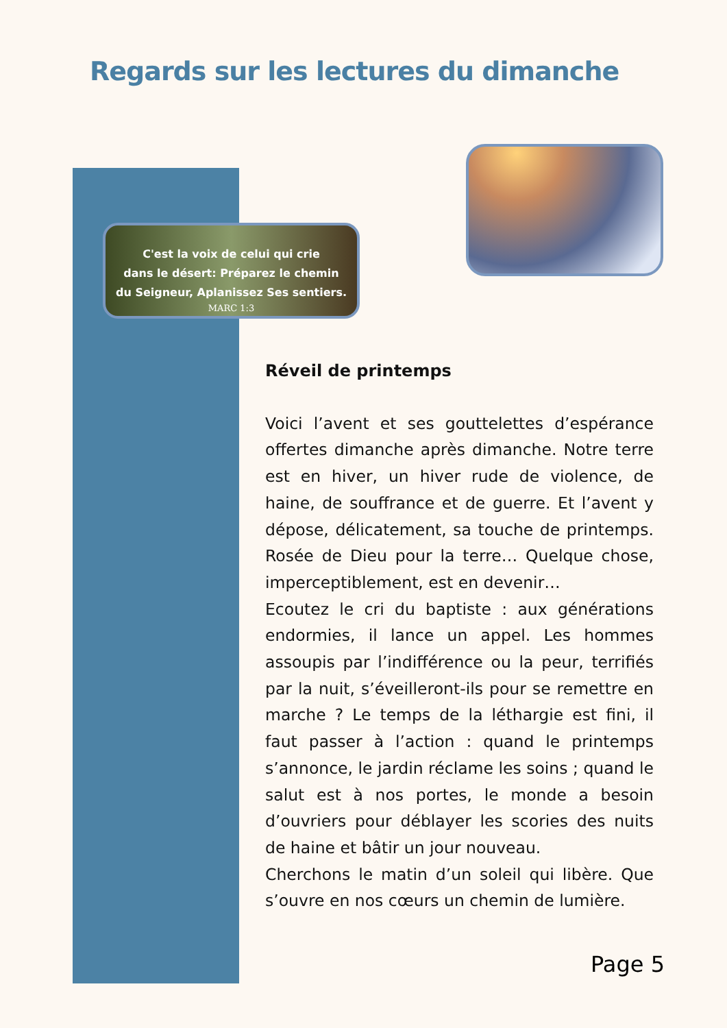Regards sur les lectures du dimanche
C'est la voix de celui qui crie
dans le désert: Préparez le chemin
du Seigneur, Aplanissez Ses sentiers.
MARC 1:3
Réveil de printemps
Voici l’avent et ses gouttelettes d’espérance offertes dimanche après dimanche. Notre terre est en hiver, un hiver rude de violence, de haine, de souffrance et de guerre. Et l’avent y dépose, délicatement, sa touche de printemps. Rosée de Dieu pour la terre… Quelque chose, imperceptiblement, est en devenir…
Ecoutez le cri du baptiste : aux générations endormies, il lance un appel. Les hommes assoupis par l’indifférence ou la peur, terrifiés par la nuit, s’éveilleront-ils pour se remettre en marche ? Le temps de la léthargie est fini, il faut passer à l’action : quand le printemps s’annonce, le jardin réclame les soins ; quand le salut est à nos portes, le monde a besoin d’ouvriers pour déblayer les scories des nuits de haine et bâtir un jour nouveau.
Cherchons le matin d’un soleil qui libère. Que s’ouvre en nos cœurs un chemin de lumière.
Page 5